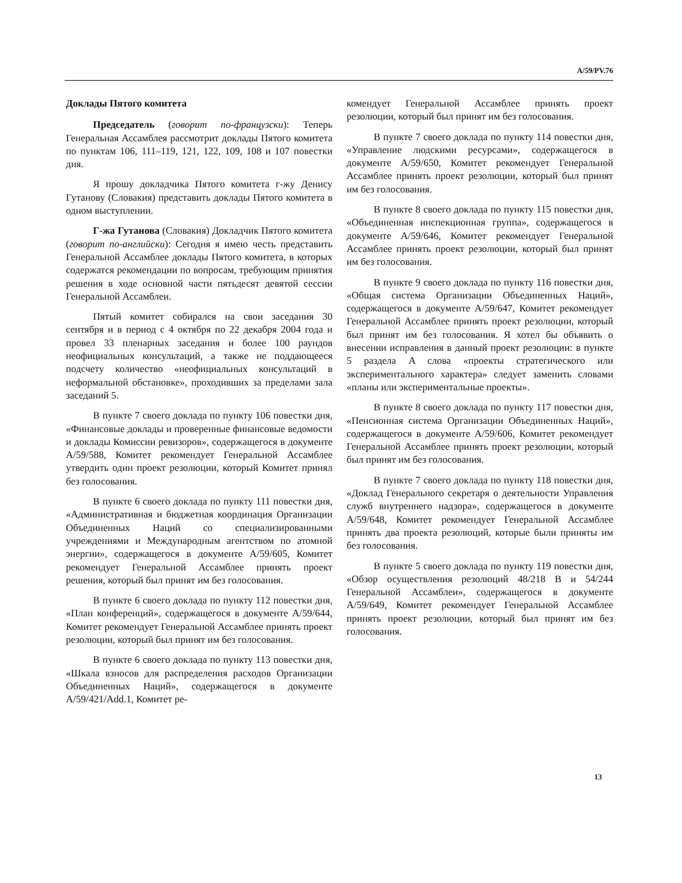A/59/PV.76
Доклады Пятого комитета
Председатель (говорит по-французски): Теперь Генеральная Ассамблея рассмотрит доклады Пятого комитета по пунктам 106, 111–119, 121, 122, 109, 108 и 107 повестки дня.
Я прошу докладчика Пятого комитета г-жу Денису Гутанову (Словакия) представить доклады Пятого комитета в одном выступлении.
Г-жа Гутанова (Словакия) Докладчик Пятого комитета (говорит по-английски): Сегодня я имею честь представить Генеральной Ассамблее доклады Пятого комитета, в которых содержатся рекомендации по вопросам, требующим принятия решения в ходе основной части пятьдесят девятой сессии Генеральной Ассамблеи.
Пятый комитет собирался на свои заседания 30 сентября и в период с 4 октября по 22 декабря 2004 года и провел 33 пленарных заседания и более 100 раундов неофициальных консультаций, а также не поддающееся подсчету количество «неофициальных консультаций в неформальной обстановке», проходивших за пределами зала заседаний 5.
В пункте 7 своего доклада по пункту 106 повестки дня, «Финансовые доклады и проверенные финансовые ведомости и доклады Комиссии ревизоров», содержащегося в документе A/59/588, Комитет рекомендует Генеральной Ассамблее утвердить один проект резолюции, который Комитет принял без голосования.
В пункте 6 своего доклада по пункту 111 повестки дня, «Административная и бюджетная координация Организации Объединенных Наций со специализированными учреждениями и Международным агентством по атомной энергии», содержащегося в документе A/59/605, Комитет рекомендует Генеральной Ассамблее принять проект решения, который был принят им без голосования.
В пункте 6 своего доклада по пункту 112 повестки дня, «План конференций», содержащегося в документе A/59/644, Комитет рекомендует Генеральной Ассамблее принять проект резолюции, который был принят им без голосования.
В пункте 6 своего доклада по пункту 113 повестки дня, «Шкала взносов для распределения расходов Организации Объединенных Наций», содержащегося в документе A/59/421/Add.1, Комитет ре-
комендует Генеральной Ассамблее принять проект резолюции, который был принят им без голосования.
В пункте 7 своего доклада по пункту 114 повестки дня, «Управление людскими ресурсами», содержащегося в документе A/59/650, Комитет рекомендует Генеральной Ассамблее принять проект резолюции, который был принят им без голосования.
В пункте 8 своего доклада по пункту 115 повестки дня, «Объединенная инспекционная группа», содержащегося в документе A/59/646, Комитет рекомендует Генеральной Ассамблее принять проект резолюции, который был принят им без голосования.
В пункте 9 своего доклада по пункту 116 повестки дня, «Общая система Организации Объединенных Наций», содержащегося в документе A/59/647, Комитет рекомендует Генеральной Ассамблее принять проект резолюции, который был принят им без голосования. Я хотел бы объявить о внесении исправления в данный проект резолюции: в пункте 5 раздела A слова «проекты стратегического или экспериментального характера» следует заменить словами «планы или экспериментальные проекты».
В пункте 8 своего доклада по пункту 117 повестки дня, «Пенсионная система Организации Объединенных Наций», содержащегося в документе A/59/606, Комитет рекомендует Генеральной Ассамблее принять проект резолюции, который был принят им без голосования.
В пункте 7 своего доклада по пункту 118 повестки дня, «Доклад Генерального секретаря о деятельности Управления служб внутреннего надзора», содержащегося в документе A/59/648, Комитет рекомендует Генеральной Ассамблее принять два проекта резолюций, которые были приняты им без голосования.
В пункте 5 своего доклада по пункту 119 повестки дня, «Обзор осуществления резолюций 48/218 B и 54/244 Генеральной Ассамблеи», содержащегося в документе A/59/649, Комитет рекомендует Генеральной Ассамблее принять проект резолюции, который был принят им без голосования.
13